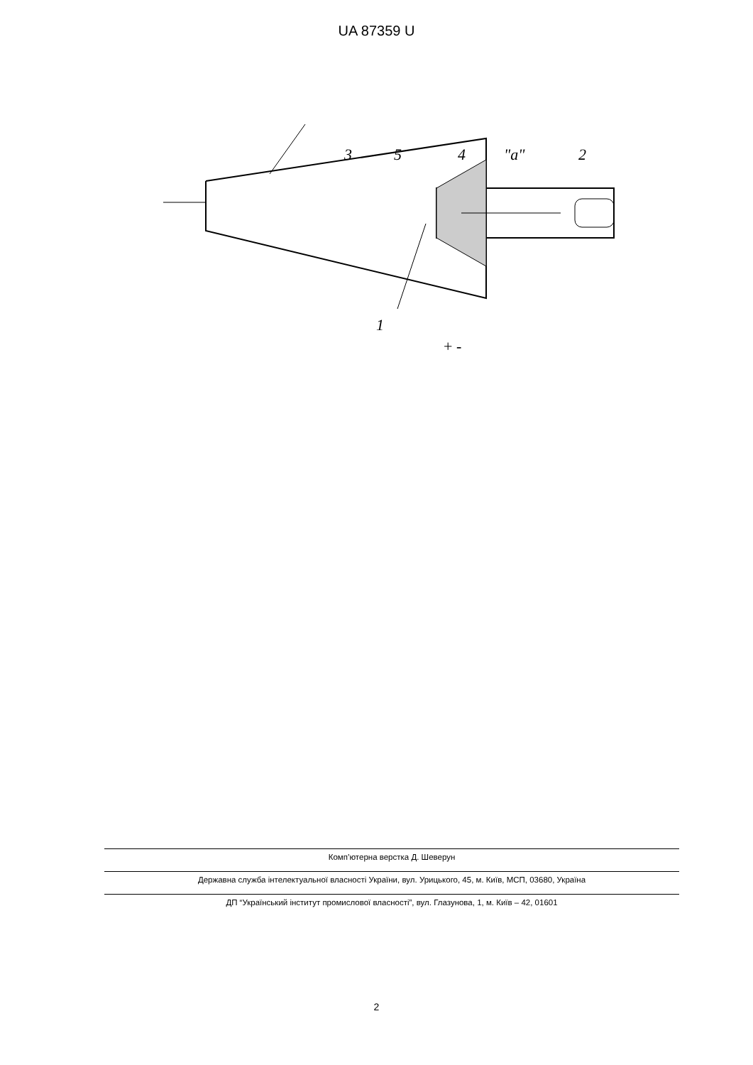UA 87359 U
3
5
4
"a"
2
1
+ -
Комп’ютерна верстка Д. Шеверун
Державна служба інтелектуальної власності України, вул. Урицького, 45, м. Київ, МСП, 03680, Україна
ДП “Український інститут промислової власності”, вул. Глазунова, 1, м. Київ – 42, 01601
2